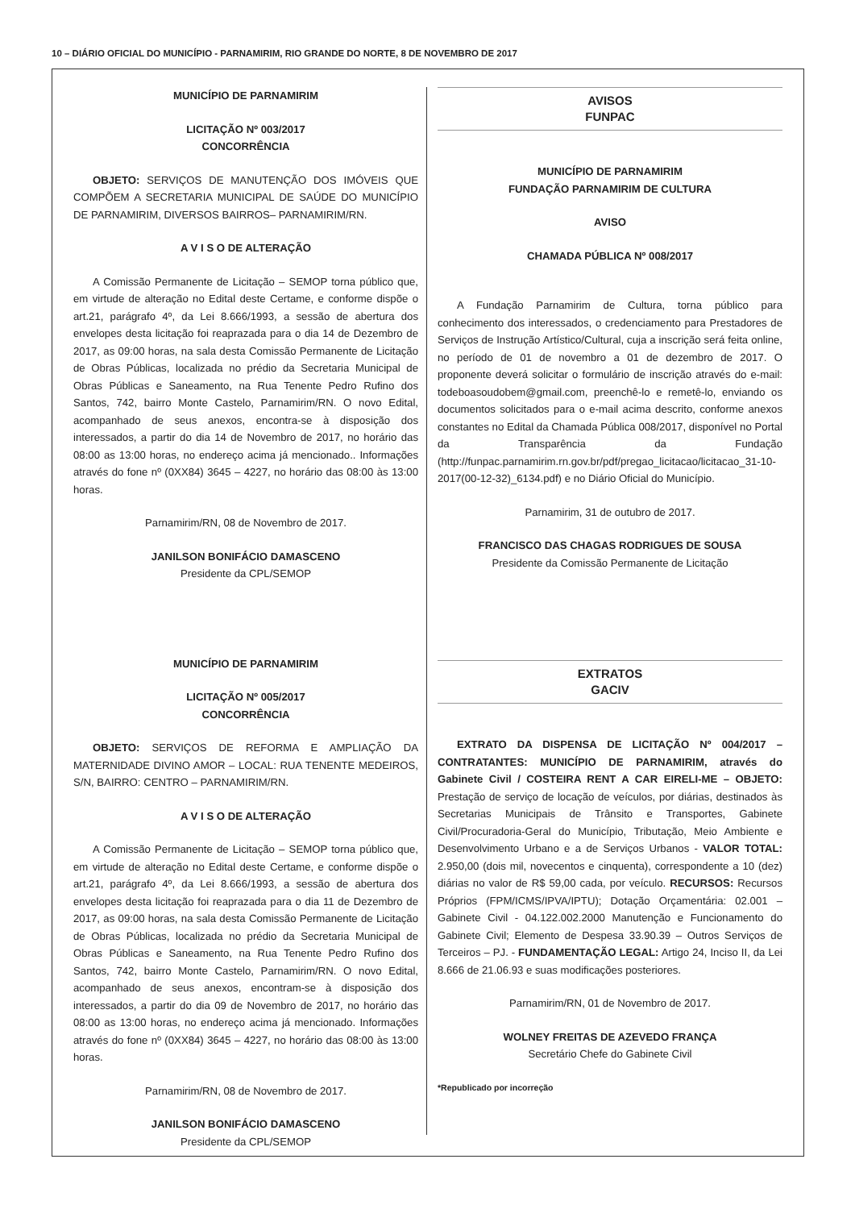10 – DIÁRIO OFICIAL DO MUNICÍPIO - PARNAMIRIM, RIO GRANDE DO NORTE, 8 DE NOVEMBRO DE 2017
MUNICÍPIO DE PARNAMIRIM
LICITAÇÃO Nº 003/2017
CONCORRÊNCIA
OBJETO: SERVIÇOS DE MANUTENÇÃO DOS IMÓVEIS QUE COMPÕEM A SECRETARIA MUNICIPAL DE SAÚDE DO MUNICÍPIO DE PARNAMIRIM, DIVERSOS BAIRROS– PARNAMIRIM/RN.
A V I S O DE ALTERAÇÃO
A Comissão Permanente de Licitação – SEMOP torna público que, em virtude de alteração no Edital deste Certame, e conforme dispõe o art.21, parágrafo 4º, da Lei 8.666/1993, a sessão de abertura dos envelopes desta licitação foi reaprazada para o dia 14 de Dezembro de 2017, as 09:00 horas, na sala desta Comissão Permanente de Licitação de Obras Públicas, localizada no prédio da Secretaria Municipal de Obras Públicas e Saneamento, na Rua Tenente Pedro Rufino dos Santos, 742, bairro Monte Castelo, Parnamirim/RN. O novo Edital, acompanhado de seus anexos, encontra-se à disposição dos interessados, a partir do dia 14 de Novembro de 2017, no horário das 08:00 as 13:00 horas, no endereço acima já mencionado.. Informações através do fone nº (0XX84) 3645 – 4227, no horário das 08:00 às 13:00 horas.
Parnamirim/RN, 08 de Novembro de 2017.
JANILSON BONIFÁCIO DAMASCENO
Presidente da CPL/SEMOP
MUNICÍPIO DE PARNAMIRIM
LICITAÇÃO Nº 005/2017
CONCORRÊNCIA
OBJETO: SERVIÇOS DE REFORMA E AMPLIAÇÃO DA MATERNIDADE DIVINO AMOR – LOCAL: RUA TENENTE MEDEIROS, S/N, BAIRRO: CENTRO – PARNAMIRIM/RN.
A V I S O DE ALTERAÇÃO
A Comissão Permanente de Licitação – SEMOP torna público que, em virtude de alteração no Edital deste Certame, e conforme dispõe o art.21, parágrafo 4º, da Lei 8.666/1993, a sessão de abertura dos envelopes desta licitação foi reaprazada para o dia 11 de Dezembro de 2017, as 09:00 horas, na sala desta Comissão Permanente de Licitação de Obras Públicas, localizada no prédio da Secretaria Municipal de Obras Públicas e Saneamento, na Rua Tenente Pedro Rufino dos Santos, 742, bairro Monte Castelo, Parnamirim/RN. O novo Edital, acompanhado de seus anexos, encontram-se à disposição dos interessados, a partir do dia 09 de Novembro de 2017, no horário das 08:00 as 13:00 horas, no endereço acima já mencionado. Informações através do fone nº (0XX84) 3645 – 4227, no horário das 08:00 às 13:00 horas.
Parnamirim/RN, 08 de Novembro de 2017.
JANILSON BONIFÁCIO DAMASCENO
Presidente da CPL/SEMOP
AVISOS
FUNPAC
MUNICÍPIO DE PARNAMIRIM
FUNDAÇÃO PARNAMIRIM DE CULTURA
AVISO
CHAMADA PÚBLICA Nº 008/2017
A Fundação Parnamirim de Cultura, torna público para conhecimento dos interessados, o credenciamento para Prestadores de Serviços de Instrução Artístico/Cultural, cuja a inscrição será feita online, no período de 01 de novembro a 01 de dezembro de 2017. O proponente deverá solicitar o formulário de inscrição através do e-mail: todeboasoudobem@gmail.com, preenchê-lo e remetê-lo, enviando os documentos solicitados para o e-mail acima descrito, conforme anexos constantes no Edital da Chamada Pública 008/2017, disponível no Portal da Transparência da Fundação (http://funpac.parnamirim.rn.gov.br/pdf/pregao_licitacao/licitacao_31-10-2017(00-12-32)_6134.pdf) e no Diário Oficial do Município.
Parnamirim, 31 de outubro de 2017.
FRANCISCO DAS CHAGAS RODRIGUES DE SOUSA
Presidente da Comissão Permanente de Licitação
EXTRATOS
GACIV
EXTRATO DA DISPENSA DE LICITAÇÃO Nº 004/2017 – CONTRATANTES: MUNICÍPIO DE PARNAMIRIM, através do Gabinete Civil / COSTEIRA RENT A CAR EIRELI-ME – OBJETO: Prestação de serviço de locação de veículos, por diárias, destinados às Secretarias Municipais de Trânsito e Transportes, Gabinete Civil/Procuradoria-Geral do Município, Tributação, Meio Ambiente e Desenvolvimento Urbano e a de Serviços Urbanos - VALOR TOTAL: 2.950,00 (dois mil, novecentos e cinquenta), correspondente a 10 (dez) diárias no valor de R$ 59,00 cada, por veículo. RECURSOS: Recursos Próprios (FPM/ICMS/IPVA/IPTU); Dotação Orçamentária: 02.001 – Gabinete Civil - 04.122.002.2000 Manutenção e Funcionamento do Gabinete Civil; Elemento de Despesa 33.90.39 – Outros Serviços de Terceiros – PJ. - FUNDAMENTAÇÃO LEGAL: Artigo 24, Inciso II, da Lei 8.666 de 21.06.93 e suas modificações posteriores.
Parnamirim/RN, 01 de Novembro de 2017.
WOLNEY FREITAS DE AZEVEDO FRANÇA
Secretário Chefe do Gabinete Civil
*Republicado por incorreção